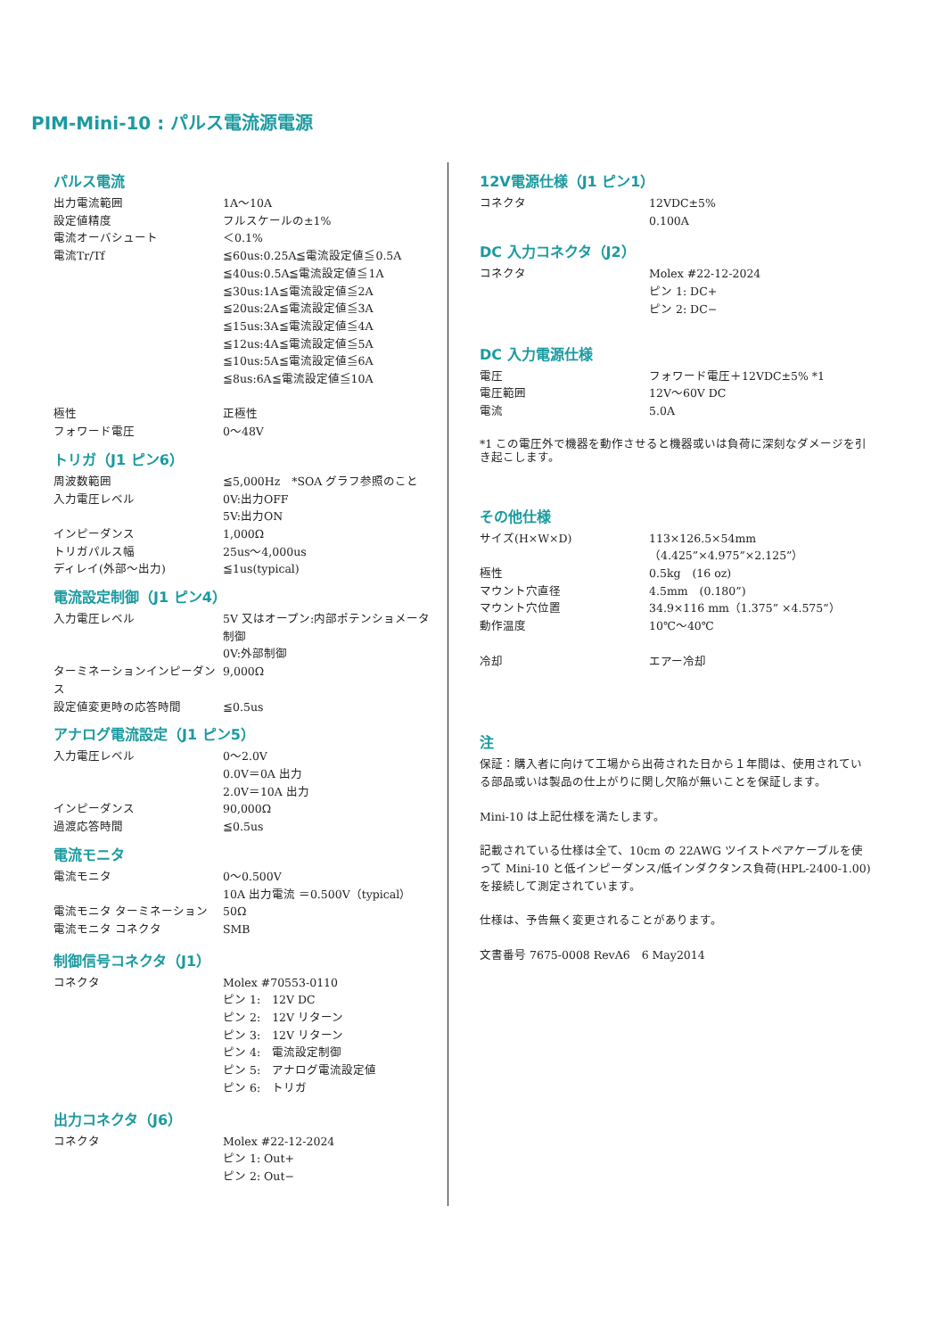PIM-Mini-10 : パルス電流源電源
パルス電流
| 出力電流範囲 | 1A〜10A |
| 設定値精度 | フルスケールの±1% |
| 電流オーバシュート | ＜0.1% |
| 電流Tr/Tf | ≦60us:0.25A≦電流設定値≦0.5A ≦40us:0.5A≦電流設定値≦1A ≦30us:1A≦電流設定値≦2A ≦20us:2A≦電流設定値≦3A ≦15us:3A≦電流設定値≦4A ≦12us:4A≦電流設定値≦5A ≦10us:5A≦電流設定値≦6A ≦8us:6A≦電流設定値≦10A |
| 極性 | 正極性 |
| フォワード電圧 | 0〜48V |
トリガ（J1 ピン6）
| 周波数範囲 | ≦5,000Hz *SOA グラフ参照のこと |
| 入力電圧レベル | 0V:出力OFF 5V:出力ON |
| インピーダンス | 1,000Ω |
| トリガパルス幅 | 25us〜4,000us |
| ディレイ(外部〜出力) | ≦1us(typical) |
電流設定制御（J1 ピン4）
| 入力電圧レベル | 5V 又はオープン:内部ポテンショメータ制御 0V:外部制御 |
| ターミネーションインピーダンス | 9,000Ω |
| 設定値変更時の応答時間 | ≦0.5us |
アナログ電流設定（J1 ピン5）
| 入力電圧レベル | 0〜2.0V 0.0V＝0A 出力 2.0V＝10A 出力 |
| インピーダンス | 90,000Ω |
| 過渡応答時間 | ≦0.5us |
電流モニタ
| 電流モニタ | 0〜0.500V 10A 出力電流 ＝0.500V（typical） |
| 電流モニタ ターミネーション | 50Ω |
| 電流モニタ コネクタ | SMB |
制御信号コネクタ（J1）
| コネクタ | Molex #70553-0110 ピン 1: 12V DC ピン 2: 12V リターン ピン 3: 12V リターン ピン 4: 電流設定制御 ピン 5: アナログ電流設定値 ピン 6: トリガ |
出力コネクタ（J6）
| コネクタ | Molex #22-12-2024 ピン 1: Out+ ピン 2: Out− |
12V電源仕様（J1 ピン1）
| コネクタ | 12VDC±5% 0.100A |
DC 入力コネクタ（J2）
| コネクタ | Molex #22-12-2024 ピン 1: DC+ ピン 2: DC− |
DC 入力電源仕様
| 電圧 | フォワード電圧＋12VDC±5% *1 |
| 電圧範囲 | 12V〜60V DC |
| 電流 | 5.0A |
*1 この電圧外で機器を動作させると機器或いは負荷に深刻なダメージを引き起こします。
その他仕様
| サイズ(H×W×D) | 113×126.5×54mm （4.425”×4.975”×2.125”） |
| 極性 | 0.5kg (16 oz) |
| マウント穴直径 | 4.5mm (0.180”) |
| マウント穴位置 | 34.9×116 mm（1.375” ×4.575”） |
| 動作温度 | 10℃〜40℃ |
| 冷却 | エアー冷却 |
注
保証：購入者に向けて工場から出荷された日から１年間は、使用されている部品或いは製品の仕上がりに関し欠陥が無いことを保証します。
Mini-10 は上記仕様を満たします。
記載されている仕様は全て、10cm の 22AWG ツイストペアケーブルを使って Mini-10 と低インピーダンス/低インダクタンス負荷(HPL-2400-1.00)を接続して測定されています。
仕様は、予告無く変更されることがあります。
文書番号 7675-0008 RevA6　6 May2014